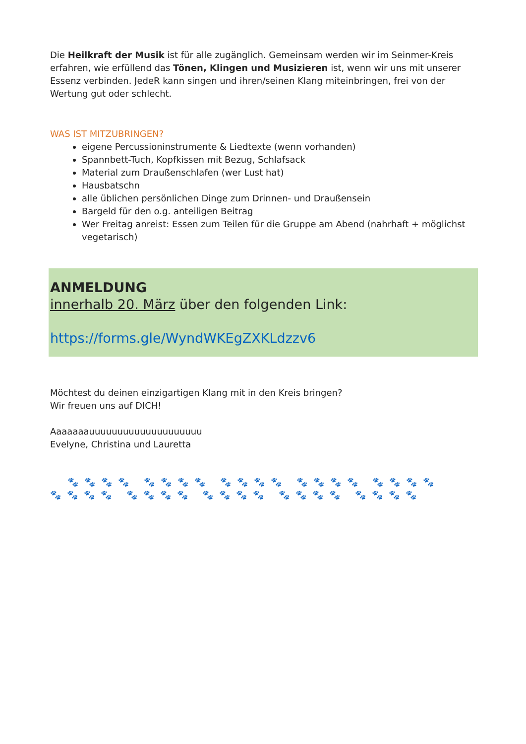Die Heilkraft der Musik ist für alle zugänglich. Gemeinsam werden wir im Seinmer-Kreis erfahren, wie erfüllend das Tönen, Klingen und Musizieren ist, wenn wir uns mit unserer Essenz verbinden. JedeR kann singen und ihren/seinen Klang miteinbringen, frei von der Wertung gut oder schlecht.
WAS IST MITZUBRINGEN?
eigene Percussioninstrumente & Liedtexte (wenn vorhanden)
Spannbett-Tuch, Kopfkissen mit Bezug, Schlafsack
Material zum Draußenschlafen (wer Lust hat)
Hausbatschn
alle üblichen persönlichen Dinge zum Drinnen- und Draußensein
Bargeld für den o.g. anteiligen Beitrag
Wer Freitag anreist: Essen zum Teilen für die Gruppe am Abend (nahrhaft + möglichst vegetarisch)
ANMELDUNG
innerhalb 20. März über den folgenden Link:
https://forms.gle/WyndWKEgZXKLdzzv6
Möchtest du deinen einzigartigen Klang mit in den Kreis bringen?
Wir freuen uns auf DICH!
Aaaaaaauuuuuuuuuuuuuuuuuuuu
Evelyne, Christina und Lauretta
🐾🐾🐾🐾 🐾🐾🐾🐾 🐾🐾🐾🐾 🐾🐾🐾🐾 🐾🐾🐾🐾
🐾🐾🐾🐾 🐾🐾🐾🐾 🐾🐾🐾🐾 🐾🐾🐾🐾 🐾🐾🐾🐾